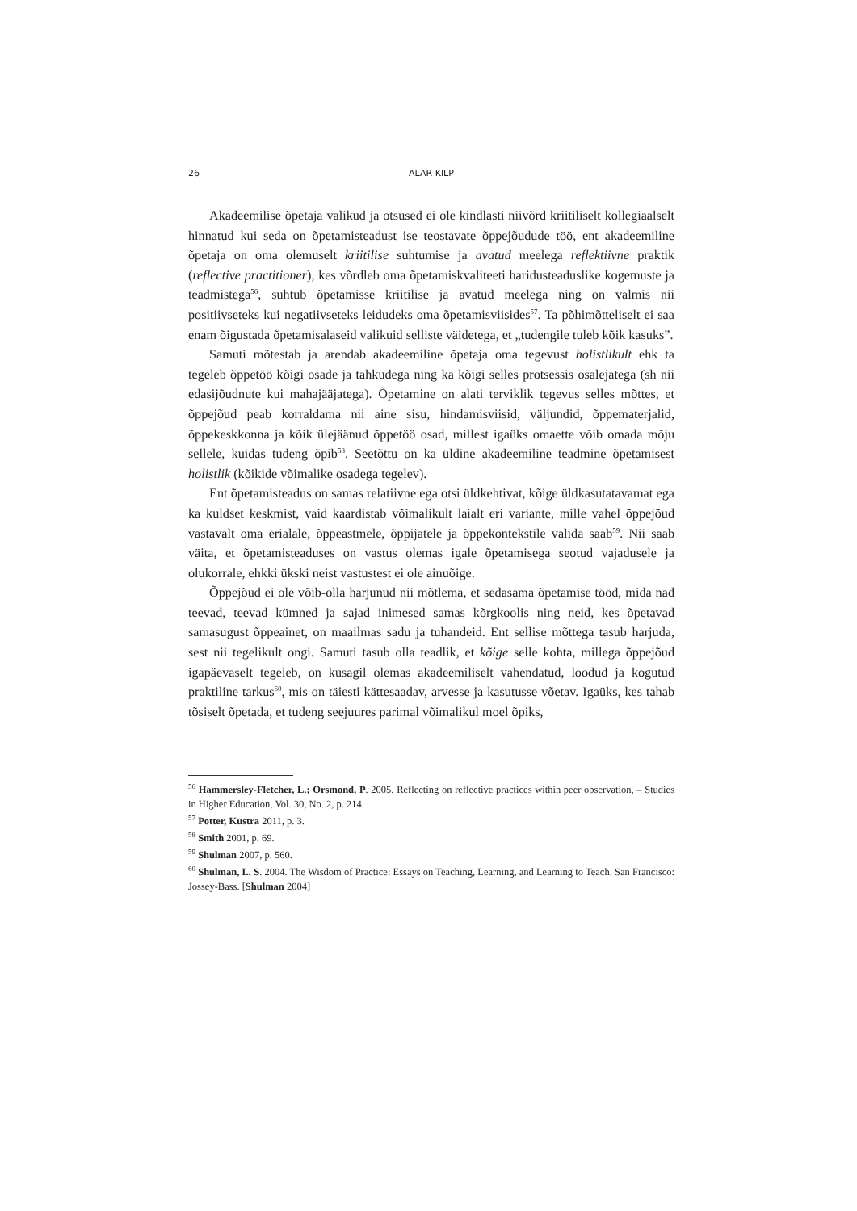26 ALAR KILP
Akadeemilise õpetaja valikud ja otsused ei ole kindlasti niivõrd kriitiliselt kollegiaalselt hinnatud kui seda on õpetamisteadust ise teostavate õppejõudude töö, ent akadeemiline õpetaja on oma olemuselt kriitilise suhtumise ja avatud meelega reflektiivne praktik (reflective practitioner), kes võrdleb oma õpetamiskvaliteeti haridusteaduslike kogemuste ja teadmistega<sup>56</sup>, suhtub õpetamisse kriitilise ja avatud meelega ning on valmis nii positiivseteks kui negatiivseteks leidudeks oma õpetamisviisides<sup>57</sup>. Ta põhimõtteliselt ei saa enam õigustada õpetamisalaseid valikuid selliste väidetega, et „tudengile tuleb kõik kasuks”.
Samuti mõtestab ja arendab akadeemiline õpetaja oma tegevust holistlikult ehk ta tegeleb õppetöö kõigi osade ja tahkudega ning ka kõigi selles protsessis osalejatega (sh nii edasijõudnute kui mahajääjatega). Õpetamine on alati terviklik tegevus selles mõttes, et õppejõud peab korraldama nii aine sisu, hindamisviisid, väljundid, õppematerjalid, õppekeskkonna ja kõik ülejäänud õppetöö osad, millest igaüks omaette võib omada mõju sellele, kuidas tudeng õpib<sup>58</sup>. Seetõttu on ka üldine akadeemiline teadmine õpetamisest holistlik (kõikide võimalike osadega tegelev).
Ent õpetamisteadus on samas relatiivne ega otsi üldkehtivat, kõige üldkasutatavamat ega ka kuldset keskmist, vaid kaardistab võimalikult laialt eri variante, mille vahel õppejõud vastavalt oma erialale, õppeastmele, õppijatele ja õppekontekstile valida saab<sup>59</sup>. Nii saab väita, et õpetamisteaduses on vastus olemas igale õpetamisega seotud vajadusele ja olukorrale, ehkki ükski neist vastustest ei ole ainuõige.
Õppejõud ei ole võib-olla harjunud nii mõtlema, et sedasama õpetamise tööd, mida nad teevad, teevad kümned ja sajad inimesed samas kõrgkoolis ning neid, kes õpetavad samasugust õppeainet, on maailmas sadu ja tuhandeid. Ent sellise mõttega tasub harjuda, sest nii tegelikult ongi. Samuti tasub olla teadlik, et kõige selle kohta, millega õppejõud igapäevaselt tegeleb, on kusagil olemas akadeemiliselt vahendatud, loodud ja kogutud praktiline tarkus<sup>60</sup>, mis on täiesti kättesaadav, arvesse ja kasutusse võetav. Igaüks, kes tahab tõsiselt õpetada, et tudeng seejuures parimal võimalikul moel õpiks,
<sup>56</sup> Hammersley-Fletcher, L.; Orsmond, P. 2005. Reflecting on reflective practices within peer observation, – Studies in Higher Education, Vol. 30, No. 2, p. 214.
<sup>57</sup> Potter, Kustra 2011, p. 3.
<sup>58</sup> Smith 2001, p. 69.
<sup>59</sup> Shulman 2007, p. 560.
<sup>60</sup> Shulman, L. S. 2004. The Wisdom of Practice: Essays on Teaching, Learning, and Learning to Teach. San Francisco: Jossey-Bass. [Shulman 2004]